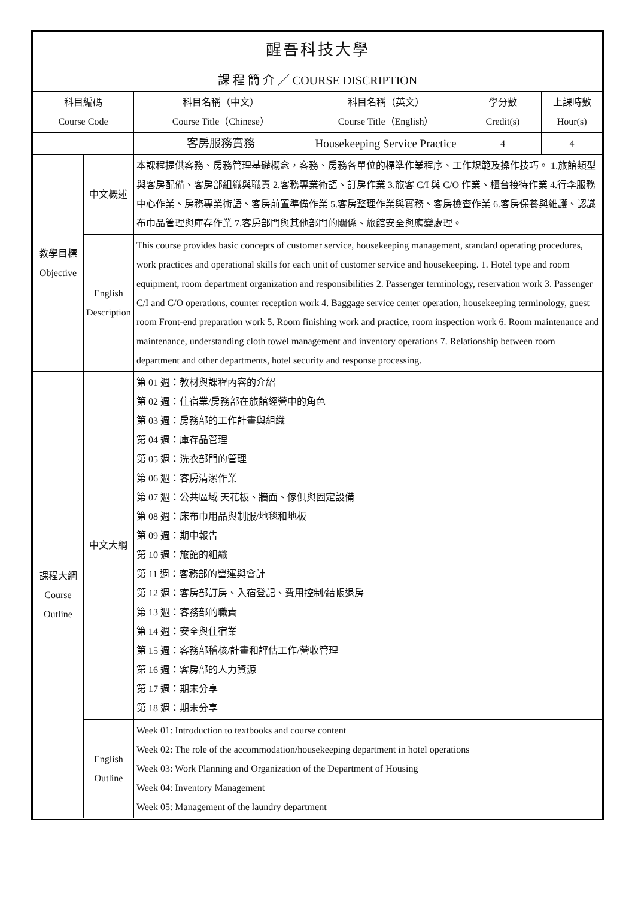| 醒吾科技大學 | | | | | |
| 課 程 簡 介 ／ COURSE DISCRIPTION | | | | | |
| 科目編碼 Course Code | | 科目名稱（中文） Course Title（Chinese） | 科目名稱（英文） Course Title（English） | 學分數 Credit(s) | 上課時數 Hour(s) |
| | | 客房服務實務 | Housekeeping Service Practice | 4 | 4 |
| 教學目標 Objective | 中文概述 | 本課程提供客務、房務管理基礎概念，客務、房務各單位的標準作業程序、工作規範及操作技巧。 1.旅館類型與客房配備、客房部組織與職責 2.客務專業術語、訂房作業 3.旅客 C/I 與 C/O 作業、櫃台接待作業 4.行李服務中心作業、房務專業術語、客房前置準備作業 5.客房整理作業與實務、客房檢查作業 6.客房保養與維護、認識布巾品管理與庫存作業 7.客房部門與其他部門的關係、旅館安全與應變處理。 | | | |
| | English Description | This course provides basic concepts of customer service, housekeeping management, standard operating procedures, work practices and operational skills for each unit of customer service and housekeeping. 1. Hotel type and room equipment, room department organization and responsibilities 2. Passenger terminology, reservation work 3. Passenger C/I and C/O operations, counter reception work 4. Baggage service center operation, housekeeping terminology, guest room Front-end preparation work 5. Room finishing work and practice, room inspection work 6. Room maintenance and maintenance, understanding cloth towel management and inventory operations 7. Relationship between room department and other departments, hotel security and response processing. | | | |
| 課程大綱 Course Outline | 中文大綱 | 第 01 週：教材與課程內容的介紹 第 02 週：住宿業/房務部在旅館經營中的角色 第 03 週：房務部的工作計畫與組織 第 04 週：庫存品管理 第 05 週：洗衣部門的管理 第 06 週：客房清潔作業 第 07 週：公共區域 天花板、牆面、傢俱與固定設備 第 08 週：床布巾用品與制服/地毯和地板 第 09 週：期中報告 第 10 週：旅館的組織 第 11 週：客務部的營運與會計 第 12 週：客房部訂房、入宿登記、費用控制/結帳退房 第 13 週：客務部的職責 第 14 週：安全與住宿業 第 15 週：客務部稽核/計畫和評估工作/營收管理 第 16 週：客房部的人力資源 第 17 週：期末分享 第 18 週：期末分享 | | | |
| | English Outline | Week 01: Introduction to textbooks and course content Week 02: The role of the accommodation/housekeeping department in hotel operations Week 03: Work Planning and Organization of the Department of Housing Week 04: Inventory Management Week 05: Management of the laundry department | | | |